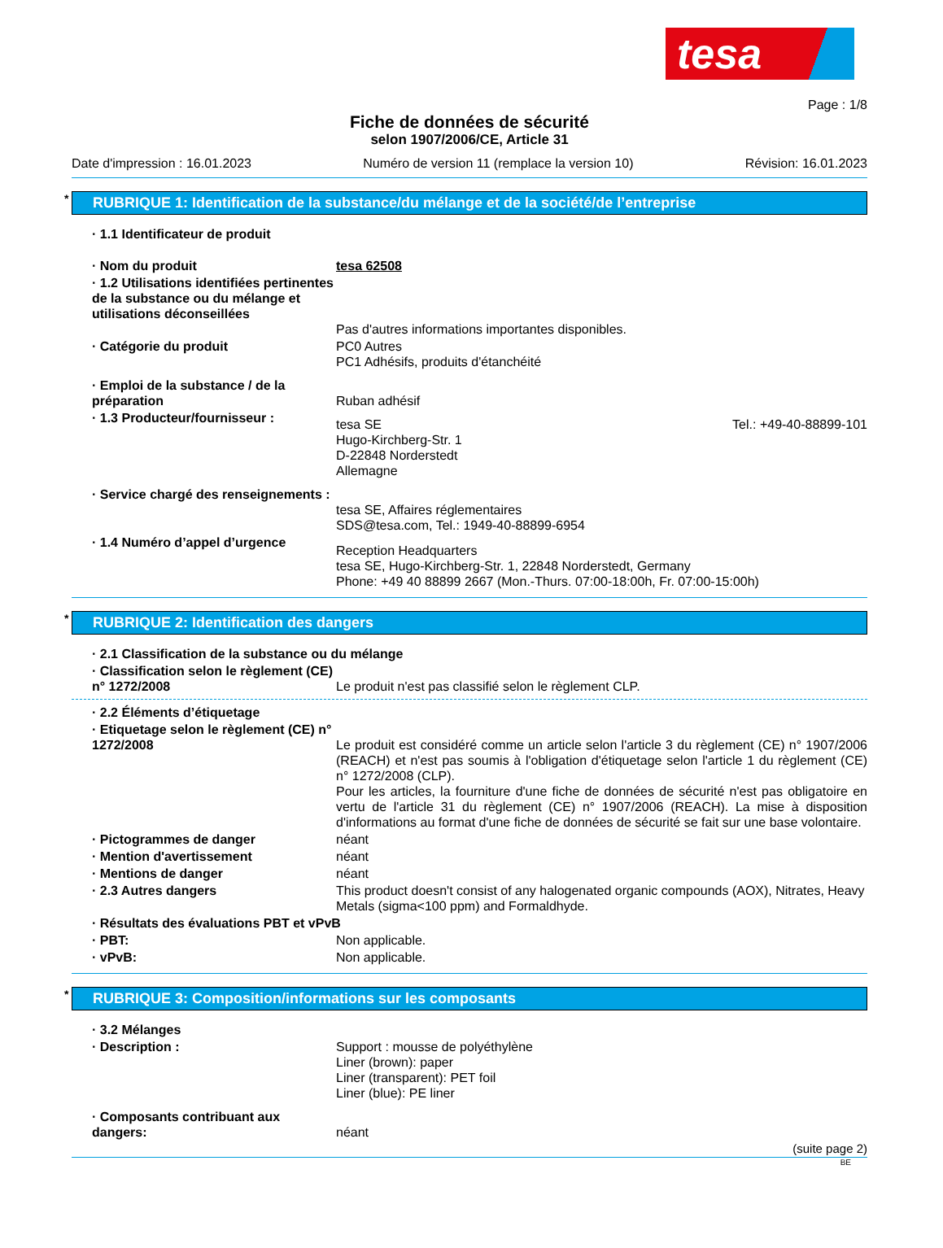tesa
Page : 1/8
Fiche de données de sécurité
selon 1907/2006/CE, Article 31
Date d'impression : 16.01.2023 Numéro de version 11 (remplace la version 10) Révision: 16.01.2023
* RUBRIQUE 1: Identification de la substance/du mélange et de la société/de l’entreprise
· 1.1 Identificateur de produit
· Nom du produit tesa 62508
· 1.2 Utilisations identifiées pertinentes de la substance ou du mélange et utilisations déconseillées
Pas d'autres informations importantes disponibles.
· Catégorie du produit PC0 Autres
PC1 Adhésifs, produits d'étanchéité
· Emploi de la substance / de la préparation
Ruban adhésif
· 1.3 Producteur/fournisseur :
tesa SE
Hugo-Kirchberg-Str. 1
D-22848 Norderstedt
Allemagne Tel.: +49-40-88899-101
· Service chargé des renseignements :
tesa SE, Affaires réglementaires
SDS@tesa.com, Tel.: 1949-40-88899-6954
· 1.4 Numéro d’appel d’urgence
Reception Headquarters
tesa SE, Hugo-Kirchberg-Str. 1, 22848 Norderstedt, Germany
Phone: +49 40 88899 2667 (Mon.-Thurs. 07:00-18:00h, Fr. 07:00-15:00h)
* RUBRIQUE 2: Identification des dangers
· 2.1 Classification de la substance ou du mélange
· Classification selon le règlement (CE) n° 1272/2008
Le produit n'est pas classifié selon le règlement CLP.
· 2.2 Éléments d’étiquetage
· Etiquetage selon le règlement (CE) n° 1272/2008
Le produit est considéré comme un article selon l'article 3 du règlement (CE) n° 1907/2006 (REACH) et n'est pas soumis à l'obligation d'étiquetage selon l'article 1 du règlement (CE) n° 1272/2008 (CLP).
Pour les articles, la fourniture d'une fiche de données de sécurité n'est pas obligatoire en vertu de l'article 31 du règlement (CE) n° 1907/2006 (REACH). La mise à disposition d'informations au format d'une fiche de données de sécurité se fait sur une base volontaire.
· Pictogrammes de danger néant
· Mention d'avertissement néant
· Mentions de danger néant
· 2.3 Autres dangers This product doesn't consist of any halogenated organic compounds (AOX), Nitrates, Heavy Metals (sigma<100 ppm) and Formaldhyde.
· Résultats des évaluations PBT et vPvB
· PBT: Non applicable.
· vPvB: Non applicable.
* RUBRIQUE 3: Composition/informations sur les composants
· 3.2 Mélanges
· Description : Support : mousse de polyéthylène
Liner (brown): paper
Liner (transparent): PET foil
Liner (blue): PE liner
· Composants contribuant aux dangers:
néant
(suite page 2)
BE